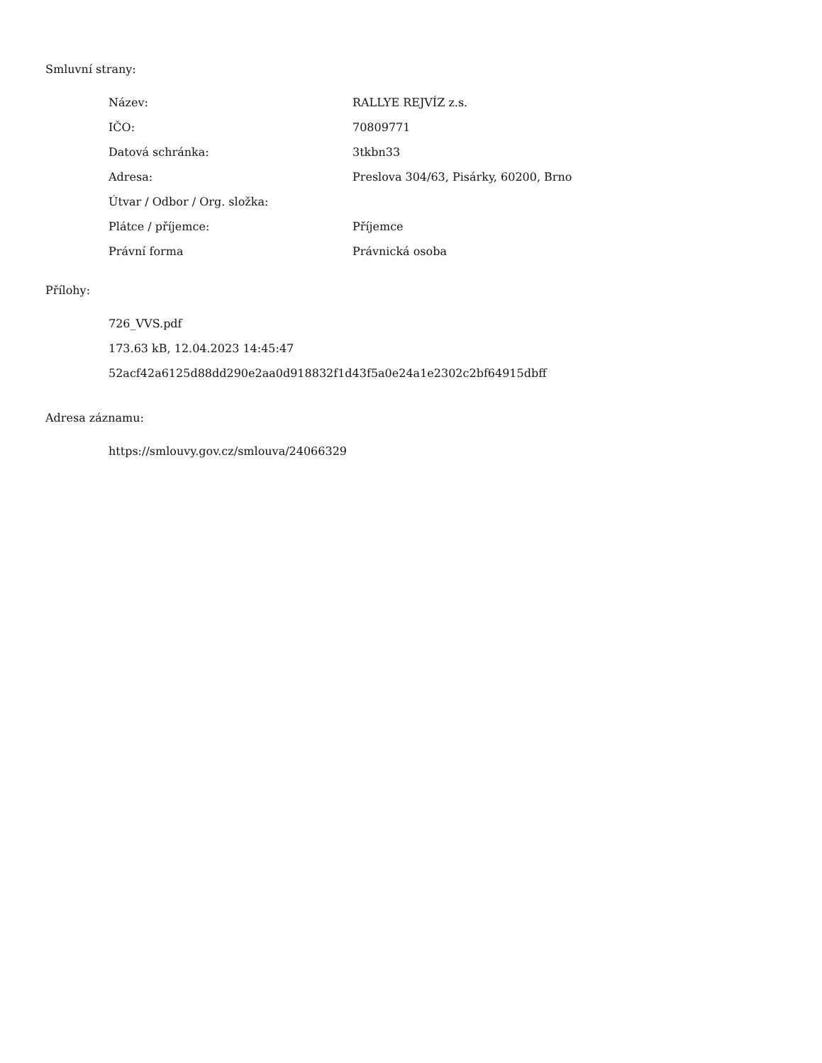Smluvní strany:
| Název: | RALLYE REJVÍZ z.s. |
| IČO: | 70809771 |
| Datová schránka: | 3tkbn33 |
| Adresa: | Preslova 304/63, Pisárky, 60200, Brno |
| Útvar / Odbor / Org. složka: | |
| Plátce / příjemce: | Příjemce |
| Právní forma | Právnická osoba |
Přílohy:
726_VVS.pdf
173.63 kB, 12.04.2023 14:45:47
52acf42a6125d88dd290e2aa0d918832f1d43f5a0e24a1e2302c2bf64915dbff
Adresa záznamu:
https://smlouvy.gov.cz/smlouva/24066329